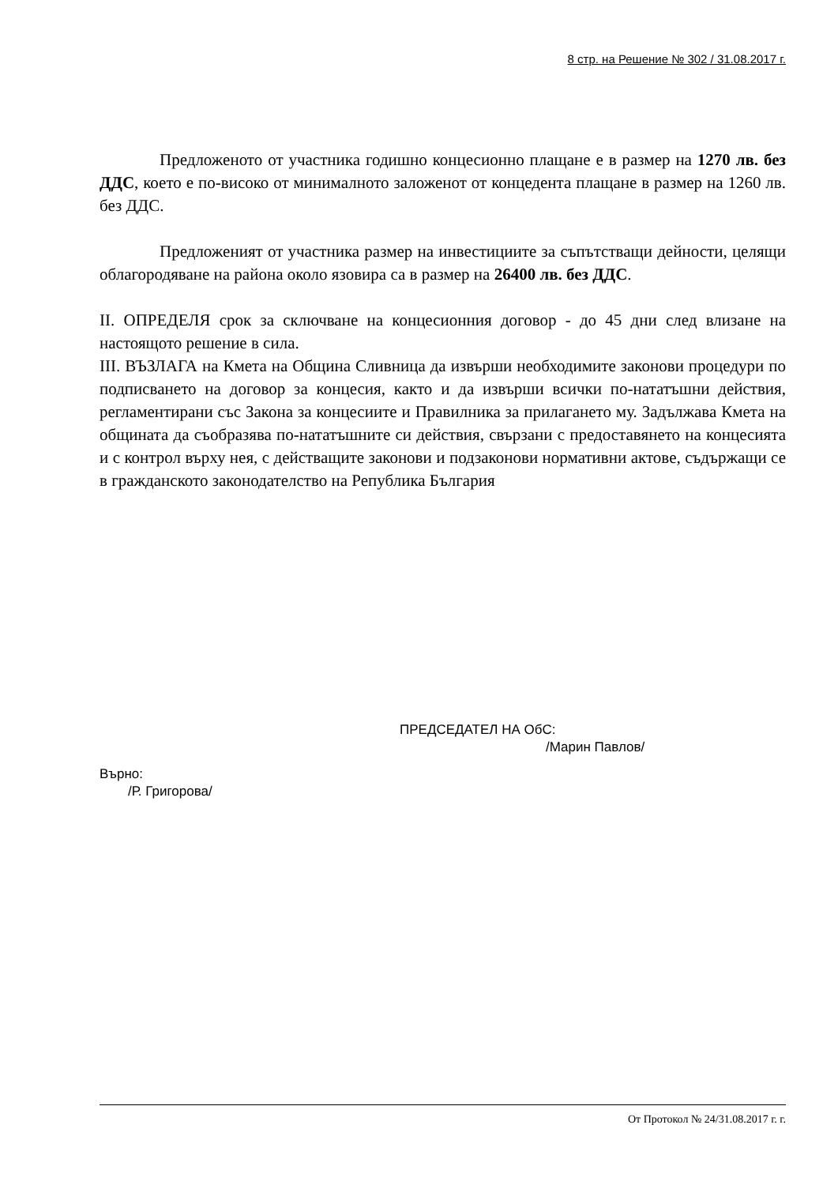8 стр. на Решение № 302 / 31.08.2017 г.
Предложеното от участника годишно концесионно плащане е в размер на 1270 лв. без ДДС, което е по-високо от минималното заложенот от концедента плащане в размер на 1260 лв. без ДДС.
Предложеният от участника размер на инвестициите за съпътстващи дейности, целящи облагородяване на района около язовира са в размер на 26400 лв. без ДДС.
II. ОПРЕДЕЛЯ срок за сключване на концесионния договор - до 45 дни след влизане на настоящото решение в сила.
III. ВЪЗЛАГА на Кмета на Община Сливница да извърши необходимите законови процедури по подписването на договор за концесия, както и да извърши всички по-нататъшни действия, регламентирани със Закона за концесиите и Правилника за прилагането му. Задължава Кмета на общината да съобразява по-нататъшните си действия, свързани с предоставянето на концесията и с контрол върху нея, с действащите законови и подзаконови нормативни актове, съдържащи се в гражданското законодателство на Република България
ПРЕДСЕДАТЕЛ НА ОбС:
/Марин Павлов/
Върно:
/Р. Григорова/
От Протокол № 24/31.08.2017 г. г.